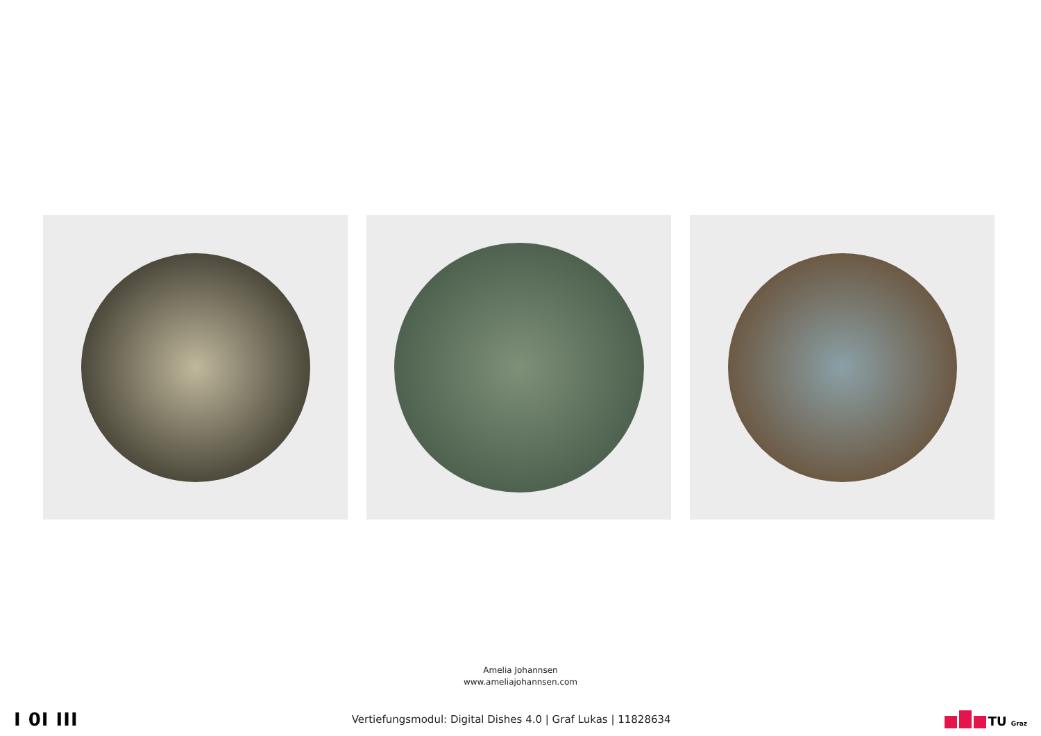Amelia Johannsen
www.ameliajohannsen.com
I 0I III
Vertiefungsmodul: Digital Dishes 4.0 | Graf Lukas | 11828634
TU Graz